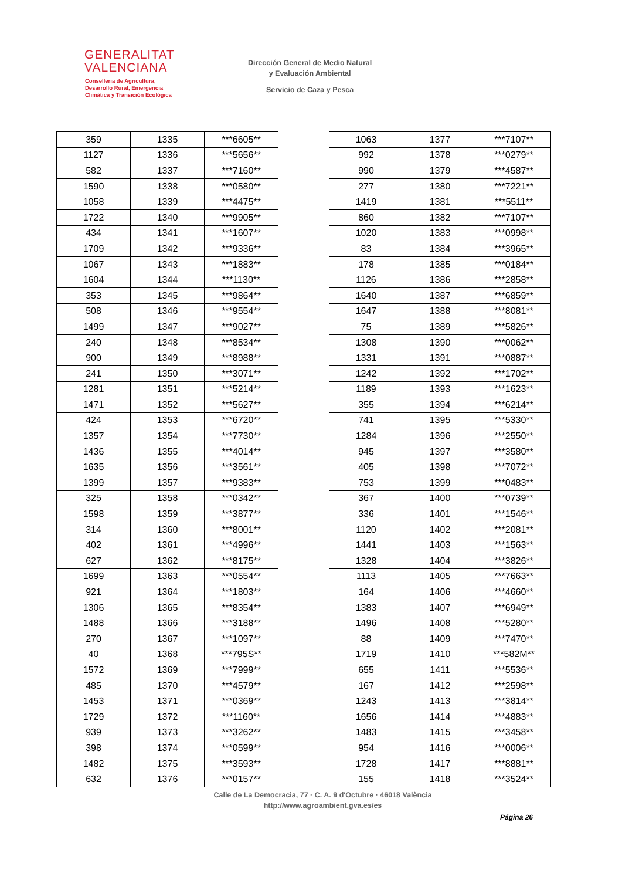GENERALITAT
VALENCIANA
Conselleria de Agricultura,
Desarrollo Rural, Emergencia
Climática y Transición Ecológica
Dirección General de Medio Natural
y Evaluación Ambiental
Servicio de Caza y Pesca
| 359 | 1335 | ***6605** |
| 1127 | 1336 | ***5656** |
| 582 | 1337 | ***7160** |
| 1590 | 1338 | ***0580** |
| 1058 | 1339 | ***4475** |
| 1722 | 1340 | ***9905** |
| 434 | 1341 | ***1607** |
| 1709 | 1342 | ***9336** |
| 1067 | 1343 | ***1883** |
| 1604 | 1344 | ***1130** |
| 353 | 1345 | ***9864** |
| 508 | 1346 | ***9554** |
| 1499 | 1347 | ***9027** |
| 240 | 1348 | ***8534** |
| 900 | 1349 | ***8988** |
| 241 | 1350 | ***3071** |
| 1281 | 1351 | ***5214** |
| 1471 | 1352 | ***5627** |
| 424 | 1353 | ***6720** |
| 1357 | 1354 | ***7730** |
| 1436 | 1355 | ***4014** |
| 1635 | 1356 | ***3561** |
| 1399 | 1357 | ***9383** |
| 325 | 1358 | ***0342** |
| 1598 | 1359 | ***3877** |
| 314 | 1360 | ***8001** |
| 402 | 1361 | ***4996** |
| 627 | 1362 | ***8175** |
| 1699 | 1363 | ***0554** |
| 921 | 1364 | ***1803** |
| 1306 | 1365 | ***8354** |
| 1488 | 1366 | ***3188** |
| 270 | 1367 | ***1097** |
| 40 | 1368 | ***795S** |
| 1572 | 1369 | ***7999** |
| 485 | 1370 | ***4579** |
| 1453 | 1371 | ***0369** |
| 1729 | 1372 | ***1160** |
| 939 | 1373 | ***3262** |
| 398 | 1374 | ***0599** |
| 1482 | 1375 | ***3593** |
| 632 | 1376 | ***0157** |
| 1063 | 1377 | ***7107** |
| 992 | 1378 | ***0279** |
| 990 | 1379 | ***4587** |
| 277 | 1380 | ***7221** |
| 1419 | 1381 | ***5511** |
| 860 | 1382 | ***7107** |
| 1020 | 1383 | ***0998** |
| 83 | 1384 | ***3965** |
| 178 | 1385 | ***0184** |
| 1126 | 1386 | ***2858** |
| 1640 | 1387 | ***6859** |
| 1647 | 1388 | ***8081** |
| 75 | 1389 | ***5826** |
| 1308 | 1390 | ***0062** |
| 1331 | 1391 | ***0887** |
| 1242 | 1392 | ***1702** |
| 1189 | 1393 | ***1623** |
| 355 | 1394 | ***6214** |
| 741 | 1395 | ***5330** |
| 1284 | 1396 | ***2550** |
| 945 | 1397 | ***3580** |
| 405 | 1398 | ***7072** |
| 753 | 1399 | ***0483** |
| 367 | 1400 | ***0739** |
| 336 | 1401 | ***1546** |
| 1120 | 1402 | ***2081** |
| 1441 | 1403 | ***1563** |
| 1328 | 1404 | ***3826** |
| 1113 | 1405 | ***7663** |
| 164 | 1406 | ***4660** |
| 1383 | 1407 | ***6949** |
| 1496 | 1408 | ***5280** |
| 88 | 1409 | ***7470** |
| 1719 | 1410 | ***582M** |
| 655 | 1411 | ***5536** |
| 167 | 1412 | ***2598** |
| 1243 | 1413 | ***3814** |
| 1656 | 1414 | ***4883** |
| 1483 | 1415 | ***3458** |
| 954 | 1416 | ***0006** |
| 1728 | 1417 | ***8881** |
| 155 | 1418 | ***3524** |
Calle de La Democracia, 77 · C. A. 9 d'Octubre · 46018 València
http://www.agroambient.gva.es/es
Página 26